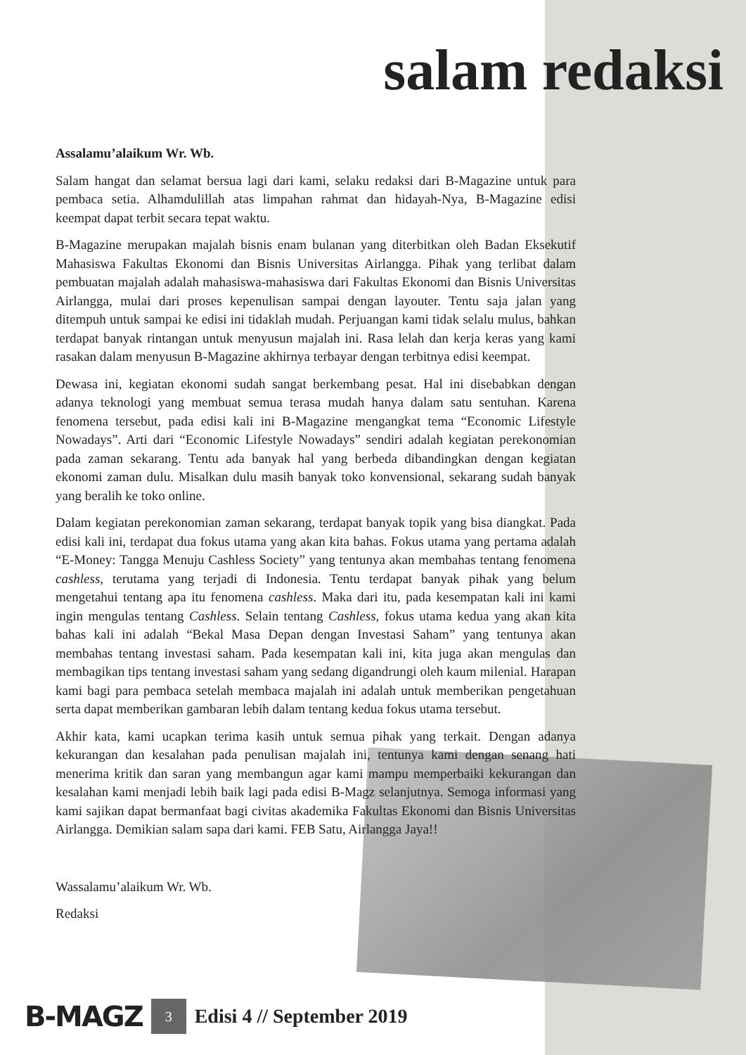salam redaksi
Assalamu’alaikum Wr. Wb.
Salam hangat dan selamat bersua lagi dari kami, selaku redaksi dari B-Magazine untuk para pembaca setia. Alhamdulillah atas limpahan rahmat dan hidayah-Nya, B-Magazine edisi keempat dapat terbit secara tepat waktu.
B-Magazine merupakan majalah bisnis enam bulanan yang diterbitkan oleh Badan Eksekutif Mahasiswa Fakultas Ekonomi dan Bisnis Universitas Airlangga. Pihak yang terlibat dalam pembuatan majalah adalah mahasiswa-mahasiswa dari Fakultas Ekonomi dan Bisnis Universitas Airlangga, mulai dari proses kepenulisan sampai dengan layouter. Tentu saja jalan yang ditempuh untuk sampai ke edisi ini tidaklah mudah. Perjuangan kami tidak selalu mulus, bahkan terdapat banyak rintangan untuk menyusun majalah ini. Rasa lelah dan kerja keras yang kami rasakan dalam menyusun B-Magazine akhirnya terbayar dengan terbitnya edisi keempat.
Dewasa ini, kegiatan ekonomi sudah sangat berkembang pesat. Hal ini disebabkan dengan adanya teknologi yang membuat semua terasa mudah hanya dalam satu sentuhan. Karena fenomena tersebut, pada edisi kali ini B-Magazine mengangkat tema “Economic Lifestyle Nowadays”. Arti dari “Economic Lifestyle Nowadays” sendiri adalah kegiatan perekonomian pada zaman sekarang. Tentu ada banyak hal yang berbeda dibandingkan dengan kegiatan ekonomi zaman dulu. Misalkan dulu masih banyak toko konvensional, sekarang sudah banyak yang beralih ke toko online.
Dalam kegiatan perekonomian zaman sekarang, terdapat banyak topik yang bisa diangkat. Pada edisi kali ini, terdapat dua fokus utama yang akan kita bahas. Fokus utama yang pertama adalah “E-Money: Tangga Menuju Cashless Society” yang tentunya akan membahas tentang fenomena cashless, terutama yang terjadi di Indonesia. Tentu terdapat banyak pihak yang belum mengetahui tentang apa itu fenomena cashless. Maka dari itu, pada kesempatan kali ini kami ingin mengulas tentang Cashless. Selain tentang Cashless, fokus utama kedua yang akan kita bahas kali ini adalah “Bekal Masa Depan dengan Investasi Saham” yang tentunya akan membahas tentang investasi saham. Pada kesempatan kali ini, kita juga akan mengulas dan membagikan tips tentang investasi saham yang sedang digandrungi oleh kaum milenial. Harapan kami bagi para pembaca setelah membaca majalah ini adalah untuk memberikan pengetahuan serta dapat memberikan gambaran lebih dalam tentang kedua fokus utama tersebut.
Akhir kata, kami ucapkan terima kasih untuk semua pihak yang terkait. Dengan adanya kekurangan dan kesalahan pada penulisan majalah ini, tentunya kami dengan senang hati menerima kritik dan saran yang membangun agar kami mampu memperbaiki kekurangan dan kesalahan kami menjadi lebih baik lagi pada edisi B-Magz selanjutnya. Semoga informasi yang kami sajikan dapat bermanfaat bagi civitas akademika Fakultas Ekonomi dan Bisnis Universitas Airlangga. Demikian salam sapa dari kami. FEB Satu, Airlangga Jaya!!
Wassalamu’alaikum Wr. Wb.
Redaksi
B-MAGZ 3 Edisi 4 // September 2019